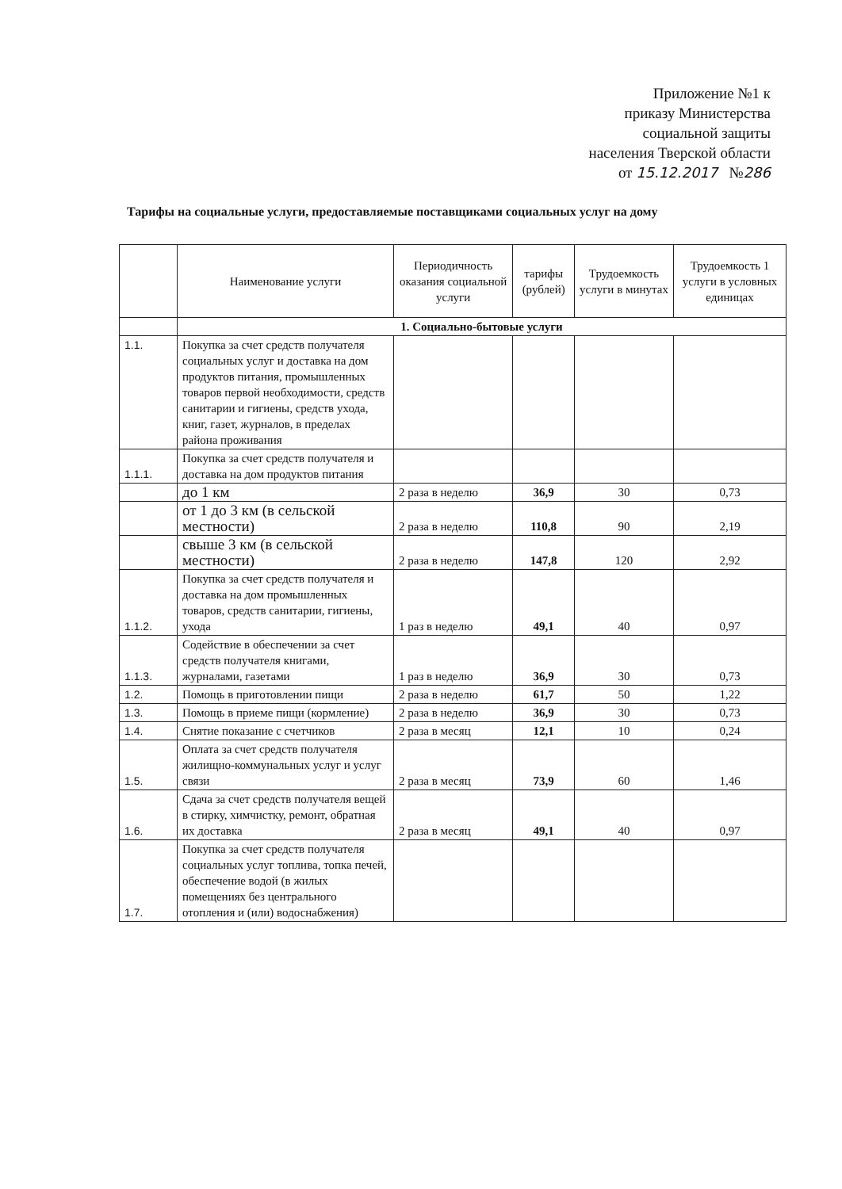Приложение №1 к
приказу Министерства
социальной защиты
населения Тверской области
от 15.12.2017 №286
Тарифы на социальные услуги, предоставляемые поставщиками социальных услуг на дому
| | Наименование услуги | Периодичность оказания социальной услуги | тарифы (рублей) | Трудоемкость услуги в минутах | Трудоемкость 1 услуги в условных единицах |
| --- | --- | --- | --- | --- | --- |
| | 1. Социально-бытовые услуги | | | | |
| 1.1. | Покупка за счет средств получателя социальных услуг и доставка на дом продуктов питания, промышленных товаров первой необходимости, средств санитарии и гигиены, средств ухода, книг, газет, журналов, в пределах района проживания | | | | |
| 1.1.1. | Покупка за счет средств получателя и доставка на дом продуктов питания | | | | |
| | до 1 км | 2 раза в неделю | 36,9 | 30 | 0,73 |
| | от 1 до 3 км (в сельской местности) | 2 раза в неделю | 110,8 | 90 | 2,19 |
| | свыше 3 км (в сельской местности) | 2 раза в неделю | 147,8 | 120 | 2,92 |
| 1.1.2. | Покупка за счет средств получателя и доставка на дом промышленных товаров, средств санитарии, гигиены, ухода | 1 раз в неделю | 49,1 | 40 | 0,97 |
| 1.1.3. | Содействие в обеспечении за счет средств получателя книгами, журналами, газетами | 1 раз в неделю | 36,9 | 30 | 0,73 |
| 1.2. | Помощь в приготовлении пищи | 2 раза в неделю | 61,7 | 50 | 1,22 |
| 1.3. | Помощь в приеме пищи (кормление) | 2 раза в неделю | 36,9 | 30 | 0,73 |
| 1.4. | Снятие показание с счетчиков | 2 раза в месяц | 12,1 | 10 | 0,24 |
| 1.5. | Оплата за счет средств получателя жилищно-коммунальных услуг и услуг связи | 2 раза в месяц | 73,9 | 60 | 1,46 |
| 1.6. | Сдача за счет средств получателя вещей в стирку, химчистку, ремонт, обратная их доставка | 2 раза в месяц | 49,1 | 40 | 0,97 |
| 1.7. | Покупка за счет средств получателя социальных услуг топлива, топка печей, обеспечение водой (в жилых помещениях без центрального отопления и (или) водоснабжения) | | | | |